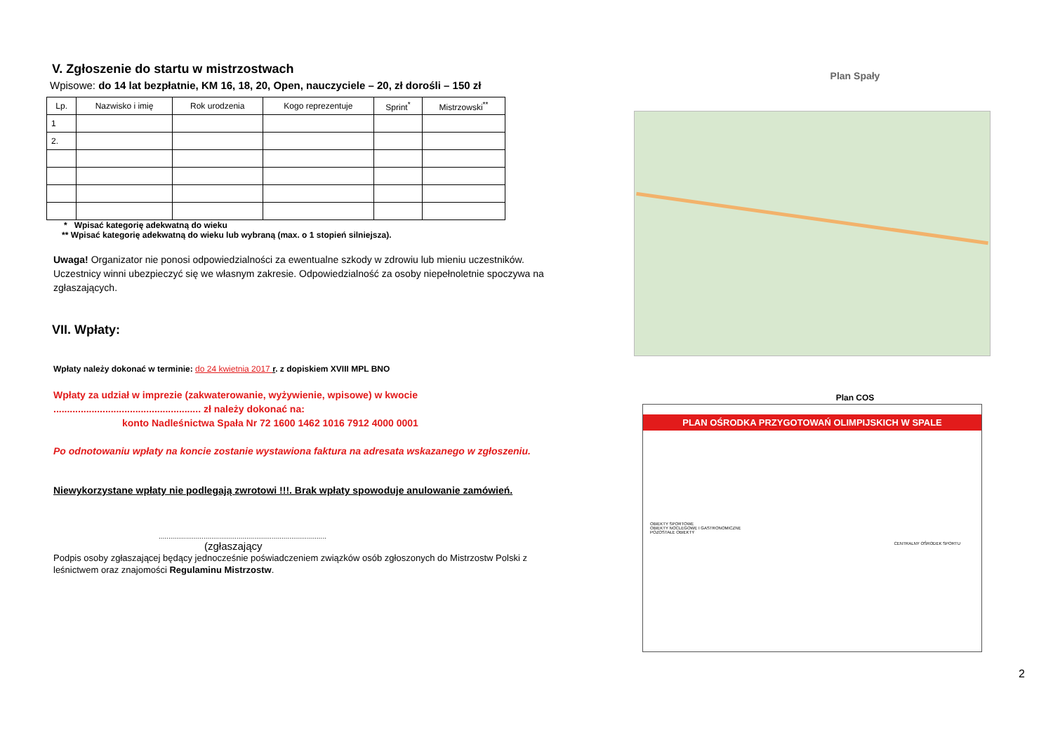V. Zgłoszenie do startu w mistrzostwach
Wpisowe: do 14 lat bezpłatnie, KM 16, 18, 20, Open, nauczyciele – 20, zł dorośli – 150 zł
| Lp. | Nazwisko i imię | Rok urodzenia | Kogo reprezentuje | Sprint<sup>*</sup> | Mistrzowski<sup>**</sup> |
| --- | --- | --- | --- | --- | --- |
| 1 | | | | | |
| 2. | | | | | |
* Wpisać kategorię adekwatną do wieku
** Wpisać kategorię adekwatną do wieku lub wybraną (max. o 1 stopień silniejsza).
Uwaga! Organizator nie ponosi odpowiedzialności za ewentualne szkody w zdrowiu lub mieniu uczestników. Uczestnicy winni ubezpieczyć się we własnym zakresie. Odpowiedzialność za osoby niepełnoletnie spoczywa na zgłaszających.
VII. Wpłaty:
Wpłaty należy dokonać w terminie: do 24 kwietnia 2017 r. z dopiskiem XVIII MPL BNO
Wpłaty za udział w imprezie (zakwaterowanie, wyżywienie, wpisowe) w kwocie
...................................................... zł należy dokonać na:
konto Nadleśnictwa Spała Nr 72 1600 1462 1016 7912 4000 0001
Po odnotowaniu wpłaty na koncie zostanie wystawiona faktura na adresata wskazanego w zgłoszeniu.
Niewykorzystane wpłaty nie podlegają zwrotowi !!!. Brak wpłaty spowoduje anulowanie zamówień.
......................................................................................
(zgłaszający
Podpis osoby zgłaszającej będący jednocześnie poświadczeniem związków osób zgłoszonych do Mistrzostw Polski z leśnictwem oraz znajomości Regulaminu Mistrzostw.
Plan Spały
Plan COS
PLAN OŚRODKA PRZYGOTOWAŃ OLIMPIJSKICH W SPALE
OBIEKTY SPORTOWE
OBIEKTY NOCLEGOWE I GASTRONOMICZNE
POZOSTAŁE OBIEKTY
CENTRALNY OŚRODEK SPORTU
2